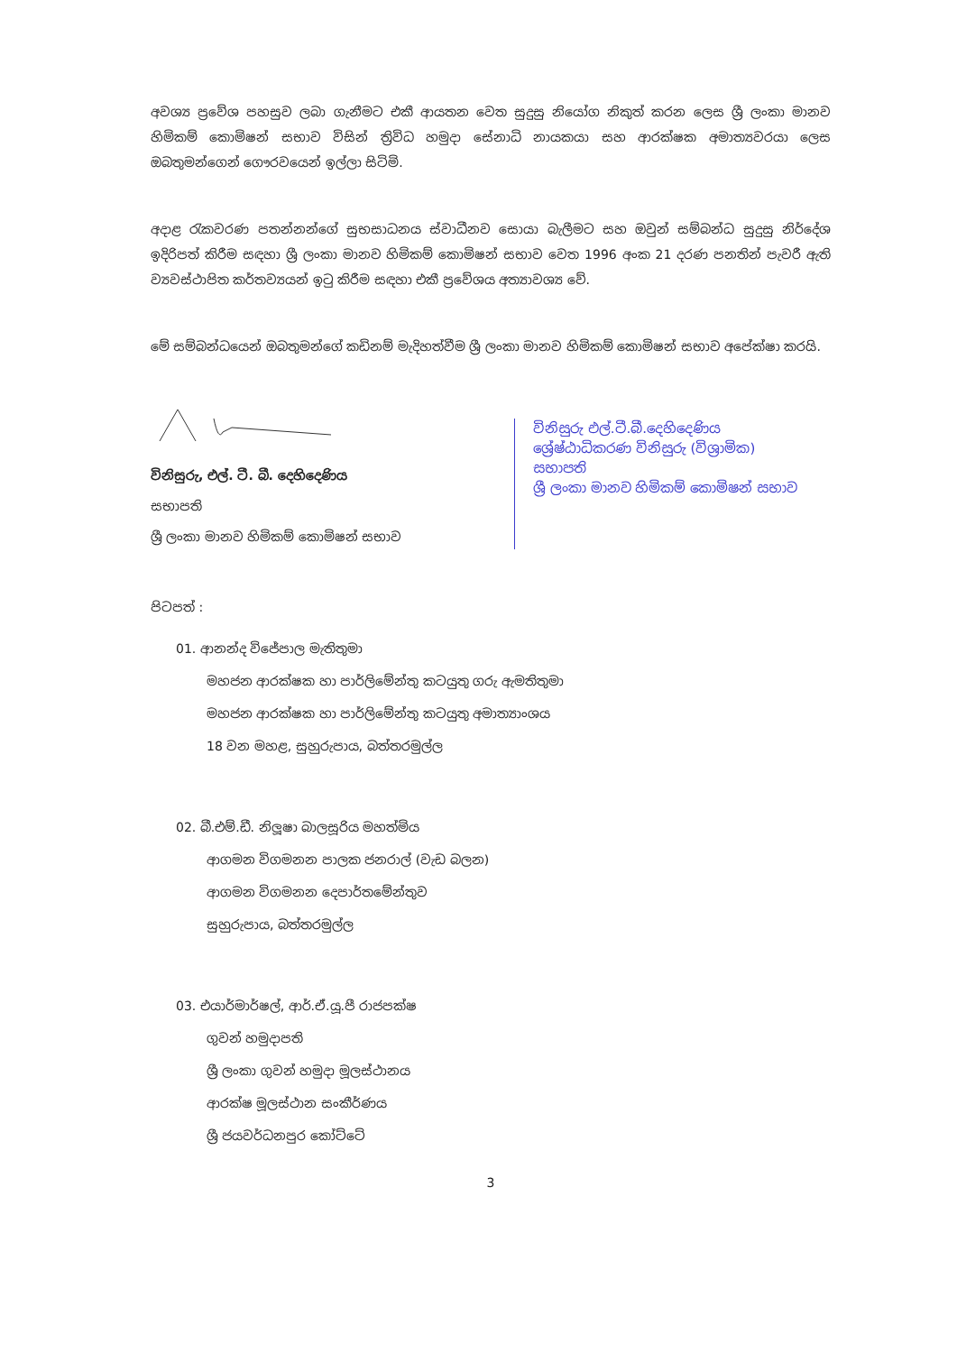අවශ්‍ය ප්‍රවේශ පහසුව ලබා ගැනීමට එකී ආයතන වෙත සුදුසු නියෝග නිකුත් කරන ලෙස ශ්‍රී ලංකා මානව හිමිකම් කොමිෂන් සභාව විසින් ත්‍රිවිධ හමුදා සේනාධි නායකයා සහ ආරක්ෂක අමාත්‍යවරයා ලෙස ඔබතුමන්ගෙන් ගෞරවයෙන් ඉල්ලා සිටිමි.
අදාළ රැකවරණ පතන්නන්ගේ සුභසාධනය ස්වාධීනව සොයා බැලීමට සහ ඔවුන් සම්බන්ධ සුදුසු නිර්දේශ ඉදිරිපත් කිරීම සඳහා ශ්‍රී ලංකා මානව හිමිකම් කොමිෂන් සභාව වෙත 1996 අංක 21 දරණ පනතින් පැවරී ඇති ව්‍යවස්ථාපිත කර්තව්‍යයන් ඉටු කිරීම සඳහා එකී ප්‍රවේශය අත්‍යාවශ්‍ය වේ.
මේ සම්බන්ධයෙන් ඔබතුමන්ගේ කඩිනම් මැදිහත්වීම ශ්‍රී ලංකා මානව හිමිකම් කොමිෂන් සභාව අපේක්ෂා කරයි.
විනිසුරු, එල්. ටී. බී. දෙහිදෙණිය
සභාපති
ශ්‍රී ලංකා මානව හිමිකම් කොමිෂන් සභාව
විනිසුරු එල්.ටී.බී.දෙහිදෙණිය
ශ්‍රේෂ්ඨාධිකරණ විනිසුරු (විශ්‍රාමික)
සභාපති
ශ්‍රී ලංකා මානව හිමිකම් කොමිෂන් සභාව
පිටපත් :
01. ආනන්ද විජේපාල මැතිතුමා
මහජන ආරක්ෂක හා පාර්ලිමේන්තු කටයුතු ගරු ඇමතිතුමා
මහජන ආරක්ෂක හා පාර්ලිමේන්තු කටයුතු අමාත්‍යාංශය
18 වන මහළ, සුහුරුපාය, බත්තරමුල්ල
02. බී.එම්.ඩී. නිලූෂා බාලසූරිය මහත්මිය
ආගමන විගමනන පාලක ජනරාල් (වැඩ බලන)
ආගමන විගමනන දෙපාර්තමේන්තුව
සුහුරුපාය, බත්තරමුල්ල
03. එයාර්මාර්ෂල්, ආර්.ඒ.යූ.පී රාජපක්ෂ
ගුවන් හමුදාපති
ශ්‍රී ලංකා ගුවන් හමුදා මූලස්ථානය
ආරක්ෂ මූලස්ථාන සංකීර්ණය
ශ්‍රී ජයවර්ධනපුර කෝට්ටේ
3